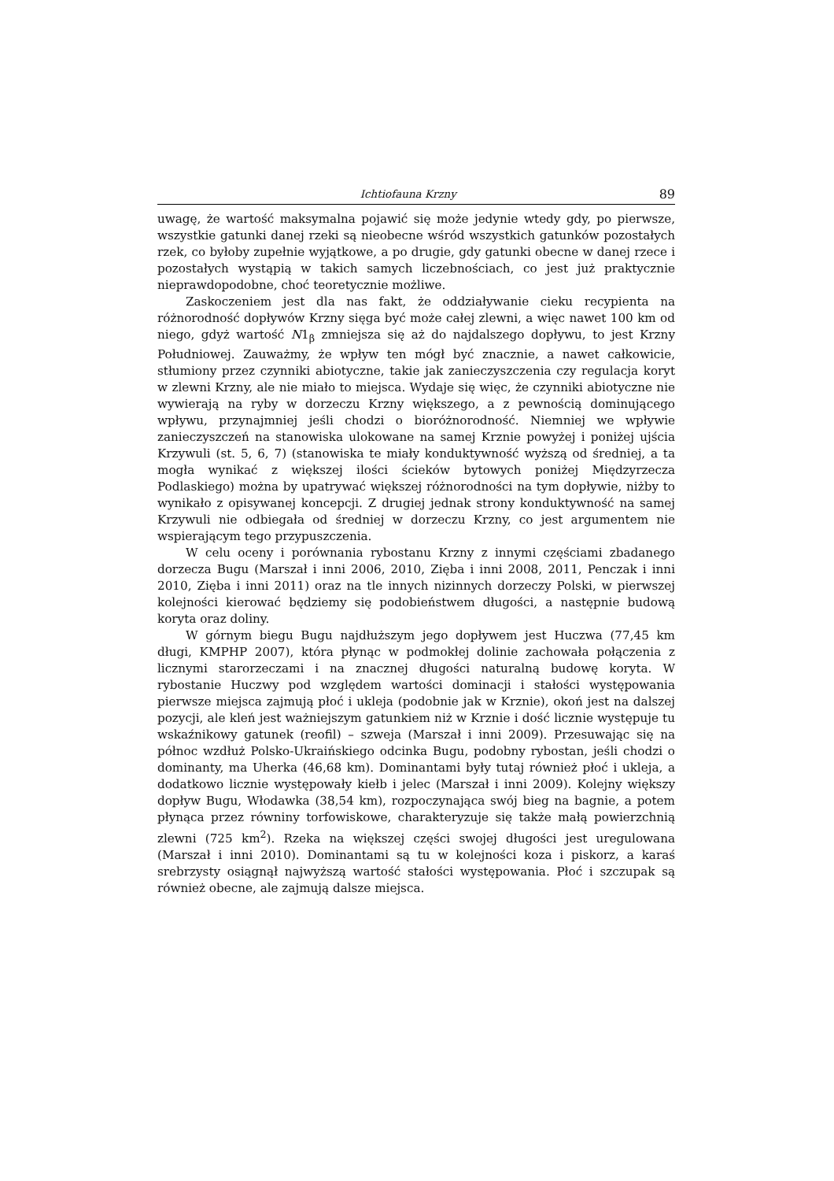Ichtiofauna Krzny 89
uwagę, że wartość maksymalna pojawić się może jedynie wtedy gdy, po pierwsze, wszystkie gatunki danej rzeki są nieobecne wśród wszystkich gatunków pozostałych rzek, co byłoby zupełnie wyjątkowe, a po drugie, gdy gatunki obecne w danej rzece i pozostałych wystąpią w takich samych liczebnościach, co jest już praktycznie nieprawdopodobne, choć teoretycznie możliwe.
Zaskoczeniem jest dla nas fakt, że oddziaływanie cieku recypienta na różnorodność dopływów Krzny sięga być może całej zlewni, a więc nawet 100 km od niego, gdyż wartość N1<sub>β</sub> zmniejsza się aż do najdalszego dopływu, to jest Krzny Południowej. Zauważmy, że wpływ ten mógł być znacznie, a nawet całkowicie, stłumiony przez czynniki abiotyczne, takie jak zanieczyszczenia czy regulacja koryt w zlewni Krzny, ale nie miało to miejsca. Wydaje się więc, że czynniki abiotyczne nie wywierają na ryby w dorzeczu Krzny większego, a z pewnością dominującego wpływu, przynajmniej jeśli chodzi o bioróżnorodność. Niemniej we wpływie zanieczyszczeń na stanowiska ulokowane na samej Krznie powyżej i poniżej ujścia Krzywuli (st. 5, 6, 7) (stanowiska te miały konduktywność wyższą od średniej, a ta mogła wynikać z większej ilości ścieków bytowych poniżej Międzyrzecza Podlaskiego) można by upatrywać większej różnorodności na tym dopływie, niżby to wynikało z opisywanej koncepcji. Z drugiej jednak strony konduktywność na samej Krzywuli nie odbiegała od średniej w dorzeczu Krzny, co jest argumentem nie wspierającym tego przypuszczenia.
W celu oceny i porównania rybostanu Krzny z innymi częściami zbadanego dorzecza Bugu (Marszał i inni 2006, 2010, Zięba i inni 2008, 2011, Penczak i inni 2010, Zięba i inni 2011) oraz na tle innych nizinnych dorzeczy Polski, w pierwszej kolejności kierować będziemy się podobieństwem długości, a następnie budową koryta oraz doliny.
W górnym biegu Bugu najdłuższym jego dopływem jest Huczwa (77,45 km długi, KMPHP 2007), która płynąc w podmokłej dolinie zachowała połączenia z licznymi starorzeczami i na znacznej długości naturalną budowę koryta. W rybostanie Huczwy pod względem wartości dominacji i stałości występowania pierwsze miejsca zajmują płoć i ukleja (podobnie jak w Krznie), okoń jest na dalszej pozycji, ale kleń jest ważniejszym gatunkiem niż w Krznie i dość licznie występuje tu wskaźnikowy gatunek (reofil) – szweja (Marszał i inni 2009). Przesuwając się na północ wzdłuż Polsko-Ukraińskiego odcinka Bugu, podobny rybostan, jeśli chodzi o dominanty, ma Uherka (46,68 km). Dominantami były tutaj również płoć i ukleja, a dodatkowo licznie występowały kiełb i jelec (Marszał i inni 2009). Kolejny większy dopływ Bugu, Włodawka (38,54 km), rozpoczynająca swój bieg na bagnie, a potem płynąca przez równiny torfowiskowe, charakteryzuje się także małą powierzchnią zlewni (725 km<sup>2</sup>). Rzeka na większej części swojej długości jest uregulowana (Marszał i inni 2010). Dominantami są tu w kolejności koza i piskorz, a karaś srebrzysty osiągnął najwyższą wartość stałości występowania. Płoć i szczupak są również obecne, ale zajmują dalsze miejsca.